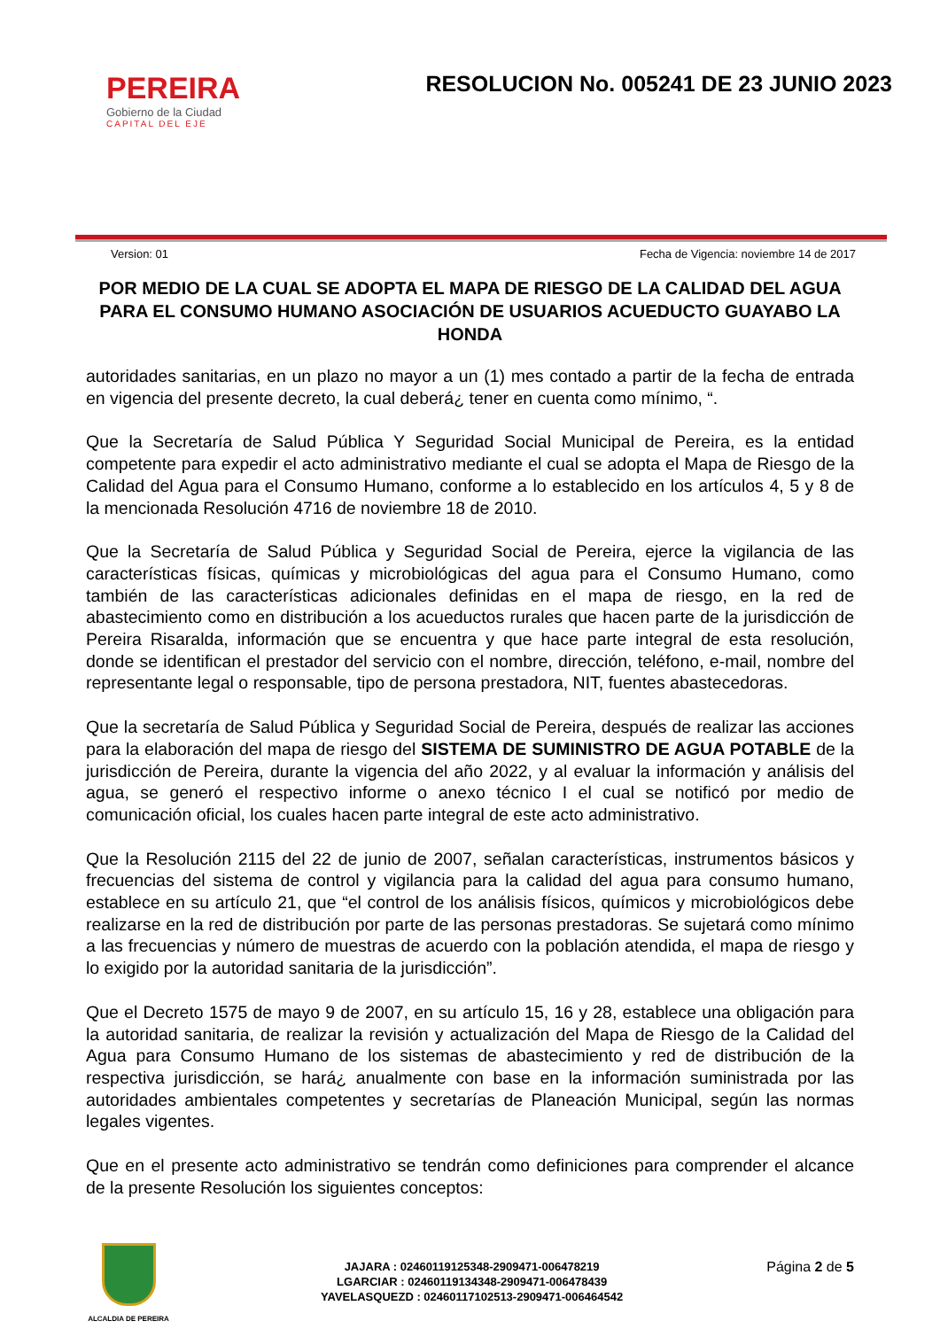PEREIRA
Gobierno de la Ciudad
CAPITAL DEL EJE
RESOLUCION No. 005241 DE 23 JUNIO 2023
Version: 01 Fecha de Vigencia: noviembre 14 de 2017
POR MEDIO DE LA CUAL SE ADOPTA EL MAPA DE RIESGO DE LA CALIDAD DEL AGUA PARA EL CONSUMO HUMANO ASOCIACIÓN DE USUARIOS ACUEDUCTO GUAYABO LA HONDA
autoridades sanitarias, en un plazo no mayor a un (1) mes contado a partir de la fecha de entrada en vigencia del presente decreto, la cual deberá¿ tener en cuenta como mínimo, “.
Que la Secretaría de Salud Pública Y Seguridad Social Municipal de Pereira, es la entidad competente para expedir el acto administrativo mediante el cual se adopta el Mapa de Riesgo de la Calidad del Agua para el Consumo Humano, conforme a lo establecido en los artículos 4, 5 y 8 de la mencionada Resolución 4716 de noviembre 18 de 2010.
Que la Secretaría de Salud Pública y Seguridad Social de Pereira, ejerce la vigilancia de las características físicas, químicas y microbiológicas del agua para el Consumo Humano, como también de las características adicionales definidas en el mapa de riesgo, en la red de abastecimiento como en distribución a los acueductos rurales que hacen parte de la jurisdicción de Pereira Risaralda, información que se encuentra y que hace parte integral de esta resolución, donde se identifican el prestador del servicio con el nombre, dirección, teléfono, e-mail, nombre del representante legal o responsable, tipo de persona prestadora, NIT, fuentes abastecedoras.
Que la secretaría de Salud Pública y Seguridad Social de Pereira, después de realizar las acciones para la elaboración del mapa de riesgo del SISTEMA DE SUMINISTRO DE AGUA POTABLE de la jurisdicción de Pereira, durante la vigencia del año 2022, y al evaluar la información y análisis del agua, se generó el respectivo informe o anexo técnico I el cual se notificó por medio de comunicación oficial, los cuales hacen parte integral de este acto administrativo.
Que la Resolución 2115 del 22 de junio de 2007, señalan características, instrumentos básicos y frecuencias del sistema de control y vigilancia para la calidad del agua para consumo humano, establece en su artículo 21, que “el control de los análisis físicos, químicos y microbiológicos debe realizarse en la red de distribución por parte de las personas prestadoras. Se sujetará como mínimo a las frecuencias y número de muestras de acuerdo con la población atendida, el mapa de riesgo y lo exigido por la autoridad sanitaria de la jurisdicción”.
Que el Decreto 1575 de mayo 9 de 2007, en su artículo 15, 16 y 28, establece una obligación para la autoridad sanitaria, de realizar la revisión y actualización del Mapa de Riesgo de la Calidad del Agua para Consumo Humano de los sistemas de abastecimiento y red de distribución de la respectiva jurisdicción, se hará¿ anualmente con base en la información suministrada por las autoridades ambientales competentes y secretarías de Planeación Municipal, según las normas legales vigentes.
Que en el presente acto administrativo se tendrán como definiciones para comprender el alcance de la presente Resolución los siguientes conceptos:
ALCALDIA DE PEREIRA
JAJARA : 02460119125348-2909471-006478219
LGARCIAR : 02460119134348-2909471-006478439
YAVELASQUEZD : 02460117102513-2909471-006464542
Página 2 de 5